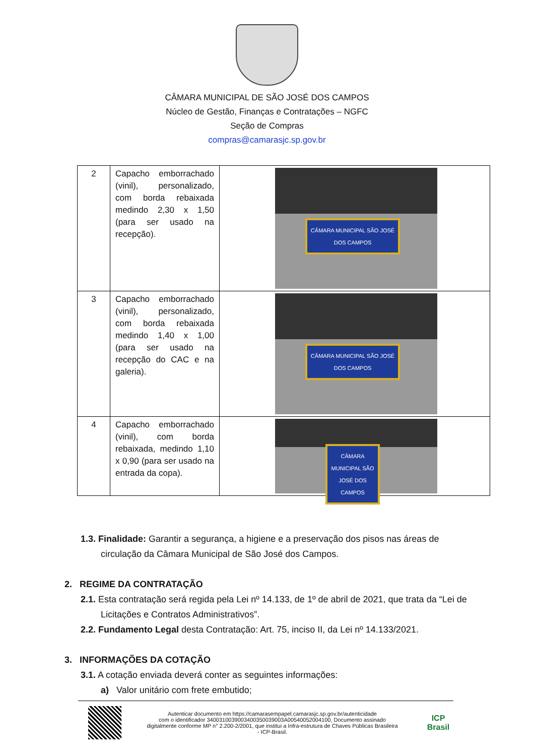CÂMARA MUNICIPAL DE SÃO JOSÉ DOS CAMPOS
Núcleo de Gestão, Finanças e Contratações – NGFC
Seção de Compras
compras@camarasjc.sp.gov.br
| 2 | Capacho emborrachado (vinil), personalizado, com borda rebaixada medindo 2,30 x 1,50 (para ser usado na recepção). | CÂMARA MUNICIPAL SÃO JOSÉ DOS CAMPOS |
| 3 | Capacho emborrachado (vinil), personalizado, com borda rebaixada medindo 1,40 x 1,00 (para ser usado na recepção do CAC e na galeria). | CÂMARA MUNICIPAL SÃO JOSÉ DOS CAMPOS |
| 4 | Capacho emborrachado (vinil), com borda rebaixada, medindo 1,10 x 0,90 (para ser usado na entrada da copa). | CÂMARA MUNICIPAL SÃO JOSÉ DOS CAMPOS |
1.3. Finalidade: Garantir a segurança, a higiene e a preservação dos pisos nas áreas de circulação da Câmara Municipal de São José dos Campos.
2. REGIME DA CONTRATAÇÃO
2.1. Esta contratação será regida pela Lei nº 14.133, de 1º de abril de 2021, que trata da “Lei de Licitações e Contratos Administrativos”.
2.2. Fundamento Legal desta Contratação: Art. 75, inciso II, da Lei nº 14.133/2021.
3. INFORMAÇÕES DA COTAÇÃO
3.1. A cotação enviada deverá conter as seguintes informações:
a) Valor unitário com frete embutido;
Autenticar documento em https://camarasempapel.camarasjc.sp.gov.br/autenticidade
com o identificador 3400310039003400350039003A00540052004100, Documento assinado
digitalmente conforme MP n° 2.200-2/2001, que institui a Infra-estrutura de Chaves Públicas Brasileira
- ICP-Brasil.
ICP
Brasil